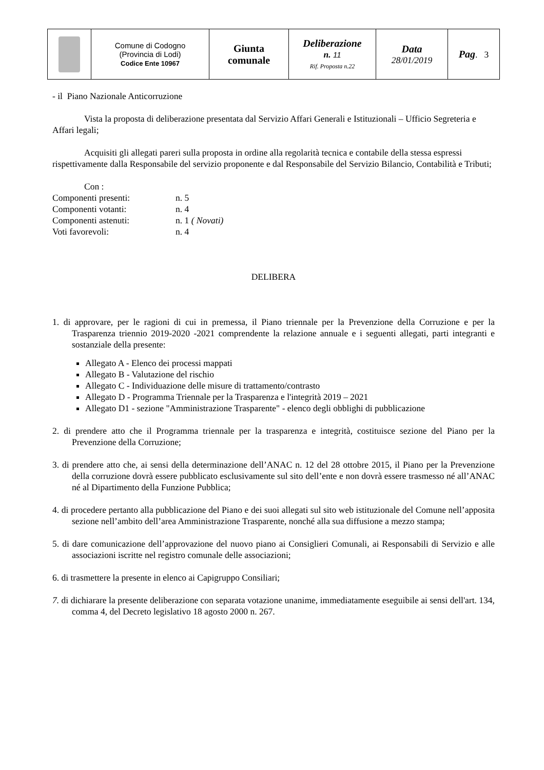| | Comune di Codogno (Provincia di Lodi) Codice Ente 10967 | Giunta comunale | Deliberazione n. 11 Rif. Proposta n.22 | Data 28/01/2019 | Pag . 3 |
- il Piano Nazionale Anticorruzione
Vista la proposta di deliberazione presentata dal Servizio Affari Generali e Istituzionali – Ufficio Segreteria e Affari legali;
Acquisiti gli allegati pareri sulla proposta in ordine alla regolarità tecnica e contabile della stessa espressi rispettivamente dalla Responsabile del servizio proponente e dal Responsabile del Servizio Bilancio, Contabilità e Tributi;
Con :
| Componenti presenti: | n. 5 |
| Componenti votanti: | n. 4 |
| Componenti astenuti: | n. 1 ( Novati) |
| Voti favorevoli: | n. 4 |
DELIBERA
1. di approvare, per le ragioni di cui in premessa, il Piano triennale per la Prevenzione della Corruzione e per la Trasparenza triennio 2019-2020 -2021 comprendente la relazione annuale e i seguenti allegati, parti integranti e sostanziale della presente:
Allegato A - Elenco dei processi mappati
Allegato B - Valutazione del rischio
Allegato C - Individuazione delle misure di trattamento/contrasto
Allegato D - Programma Triennale per la Trasparenza e l'integrità 2019 – 2021
Allegato D1 - sezione "Amministrazione Trasparente" - elenco degli obblighi di pubblicazione
2. di prendere atto che il Programma triennale per la trasparenza e integrità, costituisce sezione del Piano per la Prevenzione della Corruzione;
3. di prendere atto che, ai sensi della determinazione dell’ANAC n. 12 del 28 ottobre 2015, il Piano per la Prevenzione della corruzione dovrà essere pubblicato esclusivamente sul sito dell’ente e non dovrà essere trasmesso né all’ANAC né al Dipartimento della Funzione Pubblica;
4. di procedere pertanto alla pubblicazione del Piano e dei suoi allegati sul sito web istituzionale del Comune nell’apposita sezione nell’ambito dell’area Amministrazione Trasparente, nonché alla sua diffusione a mezzo stampa;
5. di dare comunicazione dell’approvazione del nuovo piano ai Consiglieri Comunali, ai Responsabili di Servizio e alle associazioni iscritte nel registro comunale delle associazioni;
6. di trasmettere la presente in elenco ai Capigruppo Consiliari;
7. di dichiarare la presente deliberazione con separata votazione unanime, immediatamente eseguibile ai sensi dell'art. 134, comma 4, del Decreto legislativo 18 agosto 2000 n. 267.